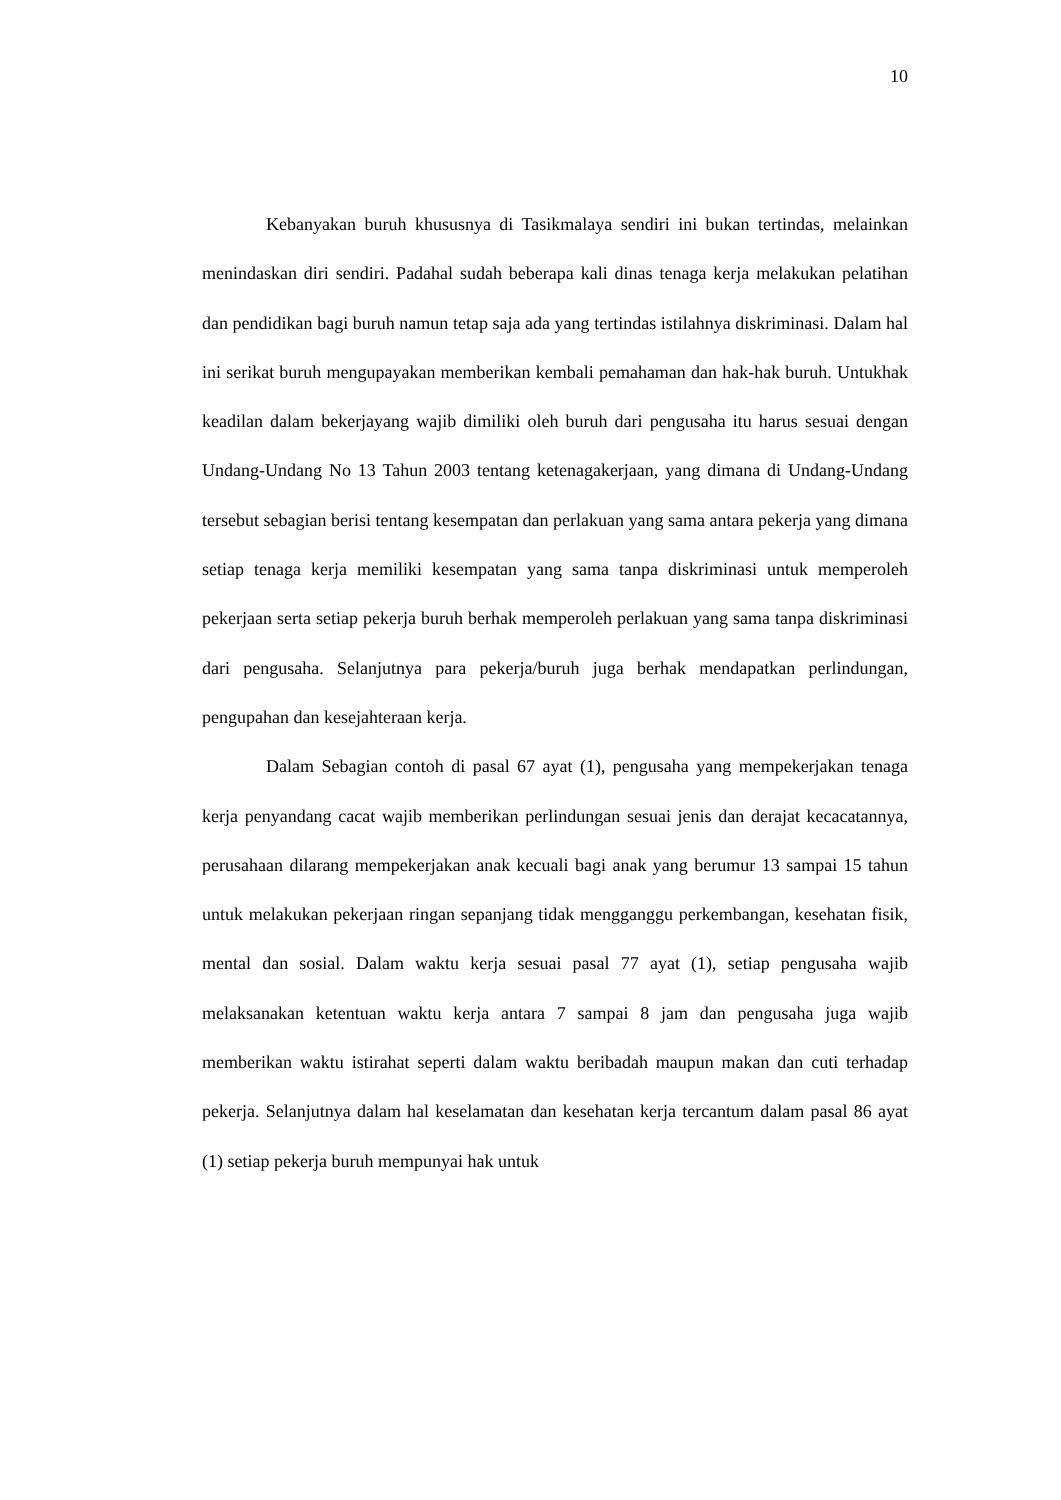10
Kebanyakan buruh khususnya di Tasikmalaya sendiri ini bukan tertindas, melainkan menindaskan diri sendiri. Padahal sudah beberapa kali dinas tenaga kerja melakukan pelatihan dan pendidikan bagi buruh namun tetap saja ada yang tertindas istilahnya diskriminasi. Dalam hal ini serikat buruh mengupayakan memberikan kembali pemahaman dan hak-hak buruh. Untukhak keadilan dalam bekerjayang wajib dimiliki oleh buruh dari pengusaha itu harus sesuai dengan Undang-Undang No 13 Tahun 2003 tentang ketenagakerjaan, yang dimana di Undang-Undang tersebut sebagian berisi tentang kesempatan dan perlakuan yang sama antara pekerja yang dimana setiap tenaga kerja memiliki kesempatan yang sama tanpa diskriminasi untuk memperoleh pekerjaan serta setiap pekerja buruh berhak memperoleh perlakuan yang sama tanpa diskriminasi dari pengusaha. Selanjutnya para pekerja/buruh juga berhak mendapatkan perlindungan, pengupahan dan kesejahteraan kerja.
Dalam Sebagian contoh di pasal 67 ayat (1), pengusaha yang mempekerjakan tenaga kerja penyandang cacat wajib memberikan perlindungan sesuai jenis dan derajat kecacatannya, perusahaan dilarang mempekerjakan anak kecuali bagi anak yang berumur 13 sampai 15 tahun untuk melakukan pekerjaan ringan sepanjang tidak mengganggu perkembangan, kesehatan fisik, mental dan sosial. Dalam waktu kerja sesuai pasal 77 ayat (1), setiap pengusaha wajib melaksanakan ketentuan waktu kerja antara 7 sampai 8 jam dan pengusaha juga wajib memberikan waktu istirahat seperti dalam waktu beribadah maupun makan dan cuti terhadap pekerja. Selanjutnya dalam hal keselamatan dan kesehatan kerja tercantum dalam pasal 86 ayat (1) setiap pekerja buruh mempunyai hak untuk